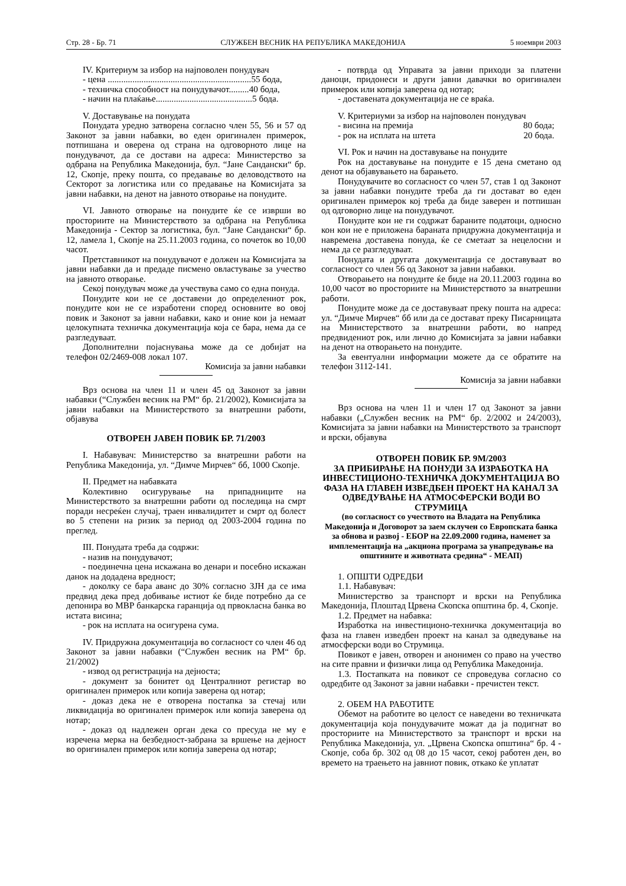Стр. 28 - Бр. 71 СЛУЖБЕН ВЕСНИК НА РЕПУБЛИКА МАКЕДОНИЈА 5 ноември 2003
IV. Критериум за избор на најповолен понудувач
- цена ................................................................55 бода,
- техничка способност на понудувачот.........40 бода,
- начин на плаќање...........................................5 бода.
V. Доставување на понудата
Понудата уредно затворена согласно член 55, 56 и 57 од Законот за јавни набавки, во еден оригинален примерок, потпишана и оверена од страна на одговорното лице на понудувачот, да се достави на адреса: Министерство за одбрана на Република Македонија, бул. “Јане Сандански“ бр. 12, Скопје, преку пошта, со предавање во деловодството на Секторот за логистика или со предавање на Комисијата за јавни набавки, на денот на јавното отворање на понудите.
VI. Јавното отворање на понудите ќе се изврши во просториите на Министерството за одбрана на Република Македонија - Сектор за логистика, бул. “Јане Сандански“ бр. 12, ламела 1, Скопје на 25.11.2003 година, со почеток во 10,00 часот.
Претставникот на понудувачот е должен на Комисијата за јавни набавки да и предаде писмено овластување за учество на јавното отворање.
Секој понудувач може да учествува само со една понуда.
Понудите кои не се доставени до определениот рок, понудите кои не се изработени според основните во овој повик и Законот за јавни набавки, како и оние кои ја немаат целокупната техничка документација која се бара, нема да се разгледуваат.
Дополнителни појаснувања може да се добијат на телефон 02/2469-008 локал 107.
Комисија за јавни набавки
Врз основа на член 11 и член 45 од Законот за јавни набавки (“Службен весник на РМ“ бр. 21/2002), Комисијата за јавни набавки на Министерството за внатрешни работи, објавува
ОТВОРЕН ЈАВЕН ПОВИК БР. 71/2003
I. Набавувач: Министерство за внатрешни работи на Република Македонија, ул. “Димче Мирчев“ бб, 1000 Скопје.
II. Предмет на набавката
Колективно осигурување на припадниците на Министерството за внатрешни работи од последица на смрт поради несреќен случај, траен инвалидитет и смрт од болест во 5 степени на ризик за период од 2003-2004 година по преглед.
III. Понудата треба да содржи:
- назив на понудувачот;
- поединечна цена искажана во денари и посебно искажан данок на додадена вредност;
- доколку се бара аванс до 30% согласно ЗЈН да се има предвид дека пред добивање истиот ќе биде потребно да се депонира во МВР банкарска гаранција од првокласна банка во истата висина;
- рок на исплата на осигурена сума.
IV. Придружна документација во согласност со член 46 од Законот за јавни набавки (“Службен весник на РМ“ бр. 21/2002)
- извод од регистрација на дејноста;
- документ за бонитет од Централниот регистар во оригинален примерок или копија заверена од нотар;
- доказ дека не е отворена постапка за стечај или ликвидација во оригинален примерок или копија заверена од нотар;
- доказ од надлежен орган дека со пресуда не му е изречена мерка на безбедност-забрана за вршење на дејност во оригинален примерок или копија заверена од нотар;
- потврда од Управата за јавни приходи за платени даноци, придонеси и други јавни давачки во оригинален примерок или копија заверена од нотар;
- доставената документација не се враќа.
V. Критериуми за избор на најповолен понудувач
- висина на премија 80 бода;
- рок на исплата на штета 20 бода.
VI. Рок и начин на доставување на понудите
Рок на доставување на понудите е 15 дена сметано од денот на објавувањето на барањето.
Понудувачите во согласност со член 57, став 1 од Законот за јавни набавки понудите треба да ги достават во еден оригинален примерок кој треба да биде заверен и потпишан од одговорно лице на понудувачот.
Понудите кои не ги содржат бараните податоци, односно кон кои не е приложена бараната придружна документација и навремена доставена понуда, ќе се сметаат за нецелосни и нема да се разгледуваат.
Понудата и другата документација се доставуваат во согласност со член 56 од Законот за јавни набавки.
Отворањето на понудите ќе биде на 20.11.2003 година во 10,00 часот во просториите на Министерството за внатрешни работи.
Понудите може да се доставуваат преку пошта на адреса: ул. “Димче Мирчев“ бб или да се доставaт преку Писарницата на Министерството за внатрешни работи, во напред предвидениот рок, или лично до Комисијата за јавни набавки на денот на отворањето на понудите.
За евентуални информации можете да се обратите на телефон 3112-141.
Комисија за јавни набавки
Врз основа на член 11 и член 17 од Законот за јавни набавки („Службен весник на РМ“ бр. 2/2002 и 24/2003), Комисијата за јавни набавки на Министерството за транспорт и врски, објавува
ОТВОРЕН ПОВИК БР. 9М/2003
ЗА ПРИБИРАЊЕ НА ПОНУДИ ЗА ИЗРАБОТКА НА ИНВЕСТИЦИОНО-ТЕХНИЧКА ДОКУМЕНТАЦИЈА ВО ФАЗА НА ГЛАВЕН ИЗВЕДБЕН ПРОЕКТ НА КАНАЛ ЗА ОДВЕДУВАЊЕ НА АТМОСФЕРСКИ ВОДИ ВО СТРУМИЦА
(во согласност со учеството на Владата на Република Македонија и Договорот за заем склучен со Европската банка за обнова и развој - ЕБОР на 22.09.2000 година, наменет за имплементација на „акциона програма за унапредување на општините и животната средина“ - МЕАП)
1. ОПШТИ ОДРЕДБИ
1.1. Набавувач:
Министерство за транспорт и врски на Република Македонија, Плоштад Црвена Скопска општина бр. 4, Скопје.
1.2. Предмет на набавка:
Изработка на инвестиционо-техничка документација во фаза на главен изведбен проект на канал за одведување на атмосферски води во Струмица.
Повикот е јавен, отворен и анонимен со право на учество на сите правни и физички лица од Република Македонија.
1.3. Постапката на повикот се спроведува согласно со одредбите од Законот за јавни набавки - пречистен текст.
2. ОБЕМ НА РАБОТИТЕ
Обемот на работите во целост се наведени во техничката документација која понудувачите можат да ја подигнат во просториите на Министерството за транспорт и врски на Република Македонија, ул. „Црвена Скопска општина“ бр. 4 - Скопје, соба бр. 302 од 08 до 15 часот, секој работен ден, во времето на траењето на јавниот повик, откако ќе уплатат